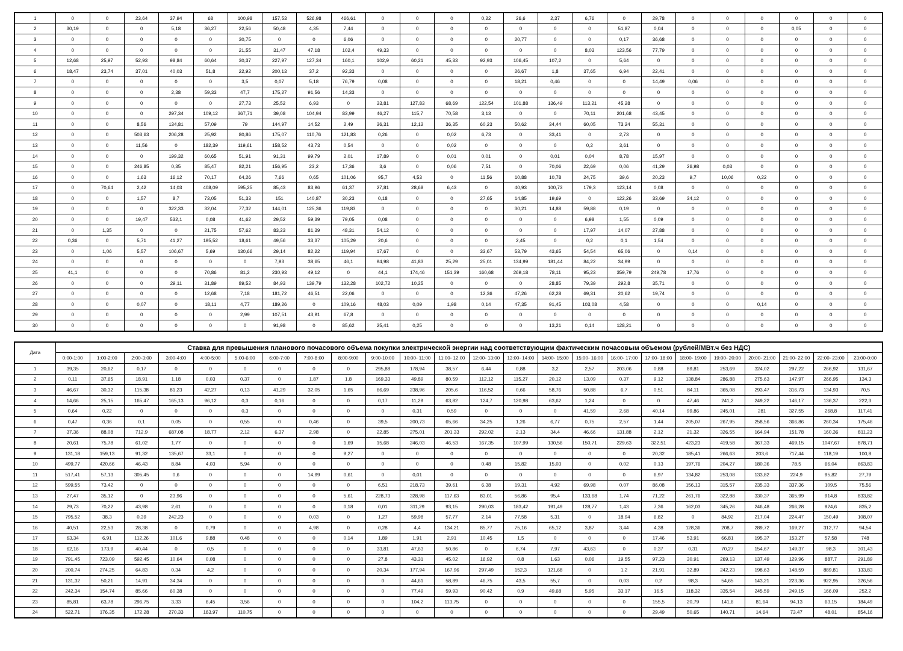| 1 | 0 | 0 | 23,64 | 37,94 | 68 | 100,98 | 157,53 | 526,98 | 466,61 | 0 | 0 | 0 | 0,22 | 26,6 | 2,37 | 6,76 | 0 | 29,78 | 0 | 0 | 0 | 0 | 0 | 0 |
| 2 | 30,19 | 0 | 0 | 5,18 | 36,27 | 22,56 | 50,48 | 4,35 | 7,44 | 0 | 0 | 0 | 0 | 0 | 0 | 0 | 51,87 | 0,04 | 0 | 0 | 0 | 0,05 | 0 | 0 |
| 3 | 0 | 0 | 0 | 0 | 0 | 30,75 | 0 | 0 | 6,06 | 0 | 0 | 0 | 0 | 20,77 | 0 | 0 | 0,17 | 36,68 | 0 | 0 | 0 | 0 | 0 | 0 |
| 4 | 0 | 0 | 0 | 0 | 0 | 21,55 | 31,47 | 47,18 | 102,4 | 49,33 | 0 | 0 | 0 | 0 | 0 | 8,03 | 123,56 | 77,79 | 0 | 0 | 0 | 0 | 0 | 0 |
| 5 | 12,68 | 25,97 | 52,93 | 98,84 | 60,64 | 30,37 | 227,97 | 127,34 | 160,1 | 102,9 | 60,21 | 45,33 | 92,93 | 106,45 | 107,2 | 0 | 5,64 | 0 | 0 | 0 | 0 | 0 | 0 | 0 |
| 6 | 18,47 | 23,74 | 37,01 | 40,03 | 51,8 | 22,92 | 200,13 | 37,2 | 92,33 | 0 | 0 | 0 | 0 | 26,67 | 1,8 | 37,65 | 6,94 | 22,41 | 0 | 0 | 0 | 0 | 0 | 0 |
| 7 | 0 | 0 | 0 | 0 | 0 | 3,5 | 0,07 | 5,18 | 76,79 | 0,08 | 0 | 0 | 0 | 18,21 | 0,46 | 0 | 0 | 14,49 | 0,06 | 0 | 0 | 0 | 0 | 0 |
| 8 | 0 | 0 | 0 | 2,38 | 59,33 | 47,7 | 175,27 | 91,56 | 14,33 | 0 | 0 | 0 | 0 | 0 | 0 | 0 | 0 | 0 | 0 | 0 | 0 | 0 | 0 | 0 |
| 9 | 0 | 0 | 0 | 0 | 0 | 27,73 | 25,52 | 6,93 | 0 | 33,81 | 127,83 | 68,69 | 122,54 | 101,88 | 136,49 | 113,21 | 45,28 | 0 | 0 | 0 | 0 | 0 | 0 | 0 |
| 10 | 0 | 0 | 0 | 297,34 | 109,12 | 367,71 | 39,08 | 104,94 | 83,99 | 46,27 | 115,7 | 70,58 | 3,13 | 0 | 0 | 70,11 | 201,68 | 43,45 | 0 | 0 | 0 | 0 | 0 | 0 |
| 11 | 0 | 0 | 8,56 | 134,81 | 57,09 | 79 | 144,97 | 14,52 | 2,49 | 36,31 | 12,12 | 36,35 | 60,23 | 50,62 | 34,44 | 60,05 | 73,24 | 55,31 | 0 | 0 | 0 | 0 | 0 | 0 |
| 12 | 0 | 0 | 503,63 | 206,28 | 25,92 | 80,86 | 175,07 | 110,76 | 121,83 | 0,26 | 0 | 0,02 | 6,73 | 0 | 33,41 | 0 | 2,73 | 0 | 0 | 0 | 0 | 0 | 0 | 0 |
| 13 | 0 | 0 | 11,56 | 0 | 182,39 | 119,61 | 158,52 | 43,73 | 0,54 | 0 | 0 | 0,02 | 0 | 0 | 0 | 0,2 | 3,61 | 0 | 0 | 0 | 0 | 0 | 0 | 0 |
| 14 | 0 | 0 | 0 | 199,32 | 60,65 | 51,91 | 91,31 | 99,79 | 2,01 | 17,89 | 0 | 0,01 | 0,01 | 0 | 0,01 | 0,04 | 8,78 | 15,97 | 0 | 0 | 0 | 0 | 0 | 0 |
| 15 | 0 | 0 | 246,85 | 0,35 | 85,47 | 82,21 | 156,95 | 23,2 | 17,36 | 3,6 | 0 | 0,06 | 7,51 | 0 | 70,06 | 22,69 | 0,06 | 41,29 | 26,98 | 0,03 | 0 | 0 | 0 | 0 |
| 16 | 0 | 0 | 1,63 | 16,12 | 70,17 | 64,26 | 7,66 | 0,65 | 101,06 | 95,7 | 4,53 | 0 | 11,56 | 10,88 | 10,78 | 24,75 | 39,6 | 20,23 | 9,7 | 10,06 | 0,22 | 0 | 0 | 0 |
| 17 | 0 | 70,64 | 2,42 | 14,03 | 408,09 | 595,25 | 85,43 | 83,96 | 61,37 | 27,81 | 28,68 | 6,43 | 0 | 40,93 | 100,73 | 179,3 | 123,14 | 0,08 | 0 | 0 | 0 | 0 | 0 | 0 |
| 18 | 0 | 0 | 1,57 | 8,7 | 73,05 | 51,33 | 151 | 140,87 | 30,23 | 0,18 | 0 | 0 | 27,65 | 14,85 | 19,69 | 0 | 122,26 | 33,69 | 34,12 | 0 | 0 | 0 | 0 | 0 |
| 19 | 0 | 0 | 0 | 322,33 | 32,04 | 77,32 | 144,01 | 125,36 | 119,83 | 0 | 0 | 0 | 0 | 30,21 | 14,88 | 59,88 | 0,19 | 0 | 0 | 0 | 0 | 0 | 0 | 0 |
| 20 | 0 | 0 | 19,47 | 532,1 | 0,08 | 41,62 | 29,52 | 59,39 | 79,05 | 0,08 | 0 | 0 | 0 | 0 | 0 | 6,98 | 1,55 | 0,09 | 0 | 0 | 0 | 0 | 0 | 0 |
| 21 | 0 | 1,35 | 0 | 0 | 21,75 | 57,62 | 83,23 | 81,39 | 48,31 | 54,12 | 0 | 0 | 0 | 0 | 0 | 17,97 | 14,07 | 27,88 | 0 | 0 | 0 | 0 | 0 | 0 |
| 22 | 0,36 | 0 | 5,71 | 41,27 | 195,52 | 18,61 | 49,56 | 33,37 | 105,29 | 20,6 | 0 | 0 | 0 | 2,45 | 0 | 0,2 | 0,1 | 1,54 | 0 | 0 | 0 | 0 | 0 | 0 |
| 23 | 0 | 1,06 | 5,57 | 106,67 | 5,69 | 130,66 | 29,14 | 82,22 | 119,94 | 17,67 | 0 | 0 | 33,67 | 53,79 | 43,65 | 54,54 | 65,06 | 0 | 0,14 | 0 | 0 | 0 | 0 | 0 |
| 24 | 0 | 0 | 0 | 0 | 0 | 0 | 7,93 | 38,65 | 46,1 | 94,98 | 41,83 | 25,29 | 25,01 | 134,99 | 181,44 | 84,22 | 34,99 | 0 | 0 | 0 | 0 | 0 | 0 | 0 |
| 25 | 41,1 | 0 | 0 | 0 | 70,86 | 81,2 | 230,93 | 49,12 | 0 | 44,1 | 174,46 | 151,39 | 160,68 | 269,18 | 78,11 | 95,23 | 359,79 | 249,78 | 17,76 | 0 | 0 | 0 | 0 | 0 |
| 26 | 0 | 0 | 0 | 29,11 | 31,89 | 89,52 | 84,93 | 139,79 | 132,28 | 102,72 | 10,25 | 0 | 0 | 0 | 28,85 | 79,39 | 292,8 | 35,71 | 0 | 0 | 0 | 0 | 0 | 0 |
| 27 | 0 | 0 | 0 | 0 | 12,68 | 7,18 | 181,72 | 46,51 | 22,06 | 0 | 0 | 0 | 12,36 | 47,26 | 62,28 | 69,31 | 20,62 | 19,74 | 0 | 0 | 0 | 0 | 0 | 0 |
| 28 | 0 | 0 | 0,07 | 0 | 18,11 | 4,77 | 189,26 | 0 | 109,16 | 48,03 | 0,09 | 1,98 | 0,14 | 47,35 | 91,45 | 103,08 | 4,58 | 0 | 0 | 0 | 0,14 | 0 | 0 | 0 |
| 29 | 0 | 0 | 0 | 0 | 0 | 2,99 | 107,51 | 43,91 | 67,8 | 0 | 0 | 0 | 0 | 0 | 0 | 0 | 0 | 0 | 0 | 0 | 0 | 0 | 0 | 0 |
| 30 | 0 | 0 | 0 | 0 | 0 | 0 | 91,98 | 0 | 85,62 | 25,41 | 0,25 | 0 | 0 | 0 | 13,21 | 0,14 | 128,21 | 0 | 0 | 0 | 0 | 0 | 0 | 0 |
| Дата | Ставка для превышения планового почасового объема покупки электрической энергии над соответствующим фактическим почасовым объемом (рублей/МВт.ч без НДС) | | | | | | | | | | | | | | | | | | | | | | | |
| --- | --- | --- | --- | --- | --- | --- | --- | --- | --- | --- | --- | --- | --- | --- | --- | --- | --- | --- | --- | --- | --- | --- | --- | --- |
| | 0:00-1:00 | 1:00-2:00 | 2:00-3:00 | 3:00-4:00 | 4:00-5:00 | 5:00-6:00 | 6:00-7:00 | 7:00-8:00 | 8:00-9:00 | 9:00-10:00 | 10:00- 11:00 | 11:00- 12:00 | 12:00- 13:00 | 13:00- 14:00 | 14:00- 15:00 | 15:00- 16:00 | 16:00- 17:00 | 17:00- 18:00 | 18:00- 19:00 | 19:00- 20:00 | 20:00- 21:00 | 21:00- 22:00 | 22:00- 23:00 | 23:00-0:00 |
| 1 | 39,35 | 20,62 | 0,17 | 0 | 0 | 0 | 0 | 0 | 0 | 295,88 | 178,94 | 38,57 | 6,44 | 0,88 | 3,2 | 2,57 | 203,06 | 0,88 | 89,81 | 253,69 | 324,02 | 297,22 | 266,92 | 131,67 |
| 2 | 0,11 | 37,65 | 18,91 | 1,18 | 0,03 | 0,37 | 0 | 1,87 | 1,8 | 169,33 | 49,89 | 80,59 | 112,12 | 115,27 | 20,12 | 13,09 | 0,37 | 9,12 | 138,84 | 286,88 | 275,63 | 147,97 | 266,95 | 134,3 |
| 3 | 46,67 | 30,32 | 115,38 | 81,23 | 42,27 | 0,13 | 41,29 | 32,05 | 1,65 | 66,69 | 238,96 | 205,6 | 116,52 | 0,66 | 58,76 | 50,88 | 6,7 | 0,51 | 84,11 | 365,08 | 293,47 | 316,73 | 134,93 | 70,5 |
| 4 | 14,66 | 25,15 | 165,47 | 165,13 | 96,12 | 0,3 | 0,16 | 0 | 0 | 0,17 | 11,29 | 63,82 | 124,7 | 120,98 | 63,62 | 1,24 | 0 | 0 | 47,46 | 241,2 | 249,22 | 146,17 | 136,37 | 222,3 |
| 5 | 0,64 | 0,22 | 0 | 0 | 0 | 0,3 | 0 | 0 | 0 | 0 | 0,31 | 0,59 | 0 | 0 | 0 | 41,59 | 2,68 | 40,14 | 99,86 | 245,01 | 281 | 327,55 | 268,8 | 117,41 |
| 6 | 0,47 | 0,36 | 0,1 | 0,05 | 0 | 0,55 | 0 | 0,46 | 0 | 39,5 | 200,73 | 65,66 | 34,25 | 1,26 | 6,77 | 0,75 | 2,57 | 1,44 | 205,07 | 267,95 | 258,56 | 366,86 | 260,34 | 175,46 |
| 7 | 37,36 | 88,08 | 712,9 | 687,08 | 18,77 | 2,12 | 6,37 | 2,98 | 0 | 22,85 | 275,01 | 201,33 | 292,02 | 2,13 | 34,4 | 46,66 | 131,88 | 2,12 | 21,32 | 326,55 | 164,94 | 151,78 | 160,36 | 811,23 |
| 8 | 20,61 | 75,78 | 61,02 | 1,77 | 0 | 0 | 0 | 0 | 1,69 | 15,68 | 246,03 | 46,53 | 167,35 | 107,99 | 130,56 | 150,71 | 229,63 | 322,51 | 423,23 | 419,58 | 367,33 | 469,15 | 1047,67 | 878,71 |
| 9 | 131,18 | 159,13 | 91,32 | 135,67 | 33,1 | 0 | 0 | 0 | 9,27 | 0 | 0 | 0 | 0 | 0 | 0 | 0 | 0 | 20,32 | 185,41 | 266,63 | 203,6 | 717,44 | 118,19 | 100,8 |
| 10 | 499,77 | 420,66 | 46,43 | 8,84 | 4,03 | 5,94 | 0 | 0 | 0 | 0 | 0 | 0 | 0,48 | 15,82 | 15,03 | 0 | 0,02 | 0,13 | 197,76 | 204,27 | 180,36 | 78,5 | 66,04 | 663,83 |
| 11 | 517,41 | 57,13 | 305,45 | 0,6 | 0 | 0 | 0 | 14,99 | 0,61 | 0 | 0,01 | 0 | 0 | 0 | 0 | 0 | 0 | 6,97 | 134,82 | 253,08 | 133,82 | 224,9 | 95,82 | 27,79 |
| 12 | 599,55 | 73,42 | 0 | 0 | 0 | 0 | 0 | 0 | 0 | 6,51 | 218,73 | 39,61 | 6,38 | 19,31 | 4,92 | 69,98 | 0,07 | 86,08 | 156,13 | 315,57 | 235,33 | 337,36 | 109,5 | 75,56 |
| 13 | 27,47 | 35,12 | 0 | 23,96 | 0 | 0 | 0 | 0 | 5,61 | 228,73 | 328,98 | 117,63 | 83,01 | 56,86 | 95,4 | 133,68 | 1,74 | 71,22 | 261,76 | 322,88 | 330,37 | 365,99 | 914,8 | 833,82 |
| 14 | 29,73 | 70,22 | 43,98 | 2,61 | 0 | 0 | 0 | 0 | 0,18 | 0,01 | 311,29 | 93,15 | 290,03 | 183,42 | 191,49 | 128,77 | 1,43 | 7,36 | 162,03 | 345,26 | 246,48 | 266,28 | 924,6 | 835,2 |
| 15 | 795,52 | 38,3 | 0,39 | 242,23 | 0 | 0 | 0 | 0,03 | 0 | 1,27 | 59,98 | 57,77 | 2,14 | 77,58 | 5,31 | 0 | 18,94 | 6,82 | 0 | 84,92 | 217,04 | 224,47 | 150,49 | 108,07 |
| 16 | 40,51 | 22,53 | 28,38 | 0 | 0,79 | 0 | 0 | 4,98 | 0 | 0,28 | 4,4 | 134,21 | 85,77 | 75,16 | 65,12 | 3,87 | 3,44 | 4,38 | 128,36 | 208,7 | 289,72 | 169,27 | 312,77 | 94,54 |
| 17 | 63,34 | 6,91 | 112,26 | 101,6 | 9,88 | 0,48 | 0 | 0 | 0,14 | 1,89 | 1,91 | 2,91 | 10,45 | 1,5 | 0 | 0 | 0 | 17,46 | 53,91 | 66,81 | 195,37 | 153,27 | 57,58 | 748 |
| 18 | 62,16 | 173,9 | 40,44 | 0 | 0,5 | 0 | 0 | 0 | 0 | 33,81 | 47,63 | 50,86 | 0 | 6,74 | 7,97 | 43,63 | 0 | 0,37 | 0,31 | 70,27 | 154,67 | 149,37 | 98,3 | 301,43 |
| 19 | 791,45 | 723,09 | 592,45 | 10,64 | 0,08 | 0 | 0 | 0 | 0 | 27,8 | 43,31 | 45,02 | 16,92 | 0,8 | 1,63 | 0,06 | 19,55 | 97,23 | 30,91 | 269,13 | 137,49 | 129,96 | 887,7 | 291,89 |
| 20 | 200,74 | 274,25 | 64,83 | 0,34 | 4,2 | 0 | 0 | 0 | 0 | 20,34 | 177,94 | 167,96 | 297,49 | 152,3 | 121,68 | 0 | 1,2 | 21,91 | 32,89 | 242,23 | 198,63 | 148,59 | 889,81 | 133,83 |
| 21 | 131,32 | 50,21 | 14,91 | 34,34 | 0 | 0 | 0 | 0 | 0 | 0 | 44,61 | 58,89 | 46,75 | 43,5 | 55,7 | 0 | 0,03 | 0,2 | 98,3 | 54,65 | 143,21 | 223,36 | 922,95 | 326,56 |
| 22 | 242,34 | 154,74 | 85,66 | 60,38 | 0 | 0 | 0 | 0 | 0 | 0 | 77,49 | 59,93 | 90,42 | 0,9 | 49,68 | 5,95 | 33,17 | 16,5 | 118,32 | 335,54 | 245,59 | 249,15 | 166,09 | 252,2 |
| 23 | 85,81 | 63,78 | 296,75 | 3,33 | 6,45 | 3,56 | 0 | 0 | 0 | 0 | 104,2 | 113,75 | 0 | 0 | 0 | 0 | 0 | 155,5 | 20,79 | 141,6 | 81,64 | 94,13 | 63,15 | 184,49 |
| 24 | 522,71 | 176,35 | 172,28 | 270,33 | 163,97 | 110,75 | 0 | 0 | 0 | 0 | 0 | 0 | 0 | 0 | 0 | 0 | 0 | 29,49 | 50,65 | 140,71 | 14,64 | 73,47 | 48,01 | 854,16 |